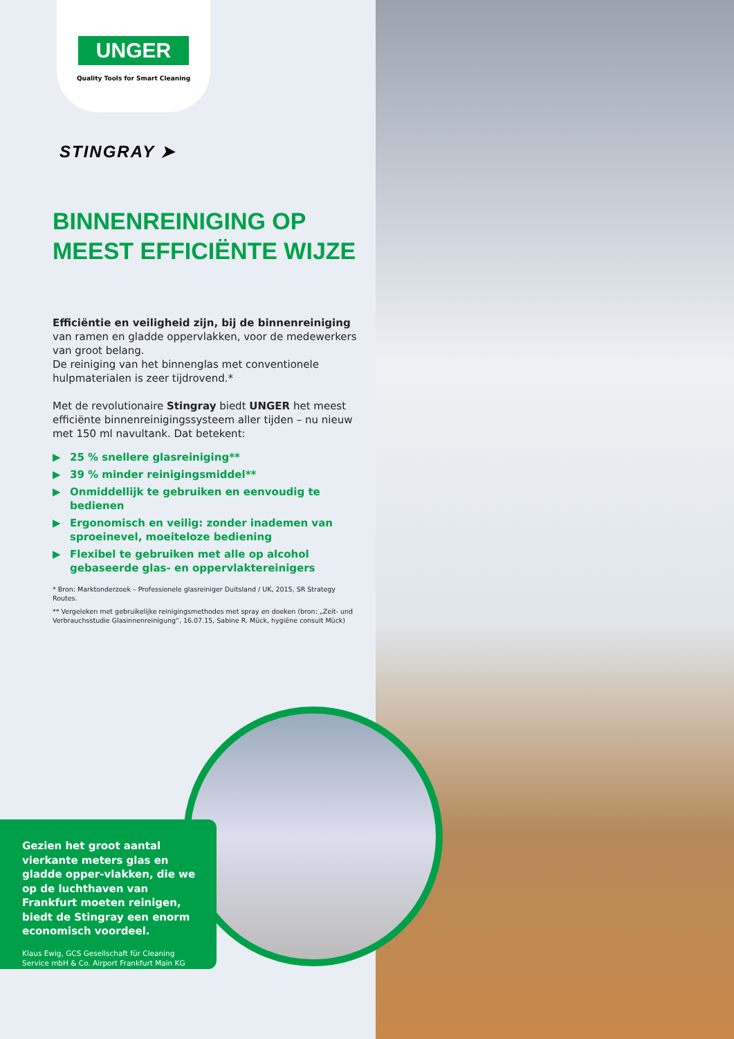UNGER
Quality Tools for Smart Cleaning
STINGRAY ➤
BINNENREINIGING OP
MEEST EFFICIËNTE WIJZE
Efficiëntie en veiligheid zijn, bij de binnenreiniging van ramen en gladde oppervlakken, voor de medewerkers van groot belang.
De reiniging van het binnenglas met conventionele hulpmaterialen is zeer tijdrovend.*
Met de revolutionaire Stingray biedt UNGER het meest efficiënte binnenreinigingssysteem aller tijden – nu nieuw met 150 ml navultank. Dat betekent:
▶ 25 % snellere glasreiniging**
▶ 39 % minder reinigingsmiddel**
▶ Onmiddellijk te gebruiken en eenvoudig te bedienen
▶ Ergonomisch en veilig: zonder inademen van sproeinevel, moeiteloze bediening
▶ Flexibel te gebruiken met alle op alcohol gebaseerde glas- en oppervlaktereinigers
* Bron: Marktonderzoek – Professionele glasreiniger Duitsland / UK, 2015, SR Strategy Routes.
** Vergeleken met gebruikelijke reinigingsmethodes met spray en doeken (bron: „Zeit- und Verbrauchsstudie Glasinnenreinigung“, 16.07.15, Sabine R. Mück, hygiëne consult Mück)
Gezien het groot aantal vierkante meters glas en gladde opper-vlakken, die we op de luchthaven van Frankfurt moeten reinigen, biedt de Stingray een enorm economisch voordeel.
Klaus Ewig, GCS Gesellschaft für Cleaning Service mbH & Co. Airport Frankfurt Main KG